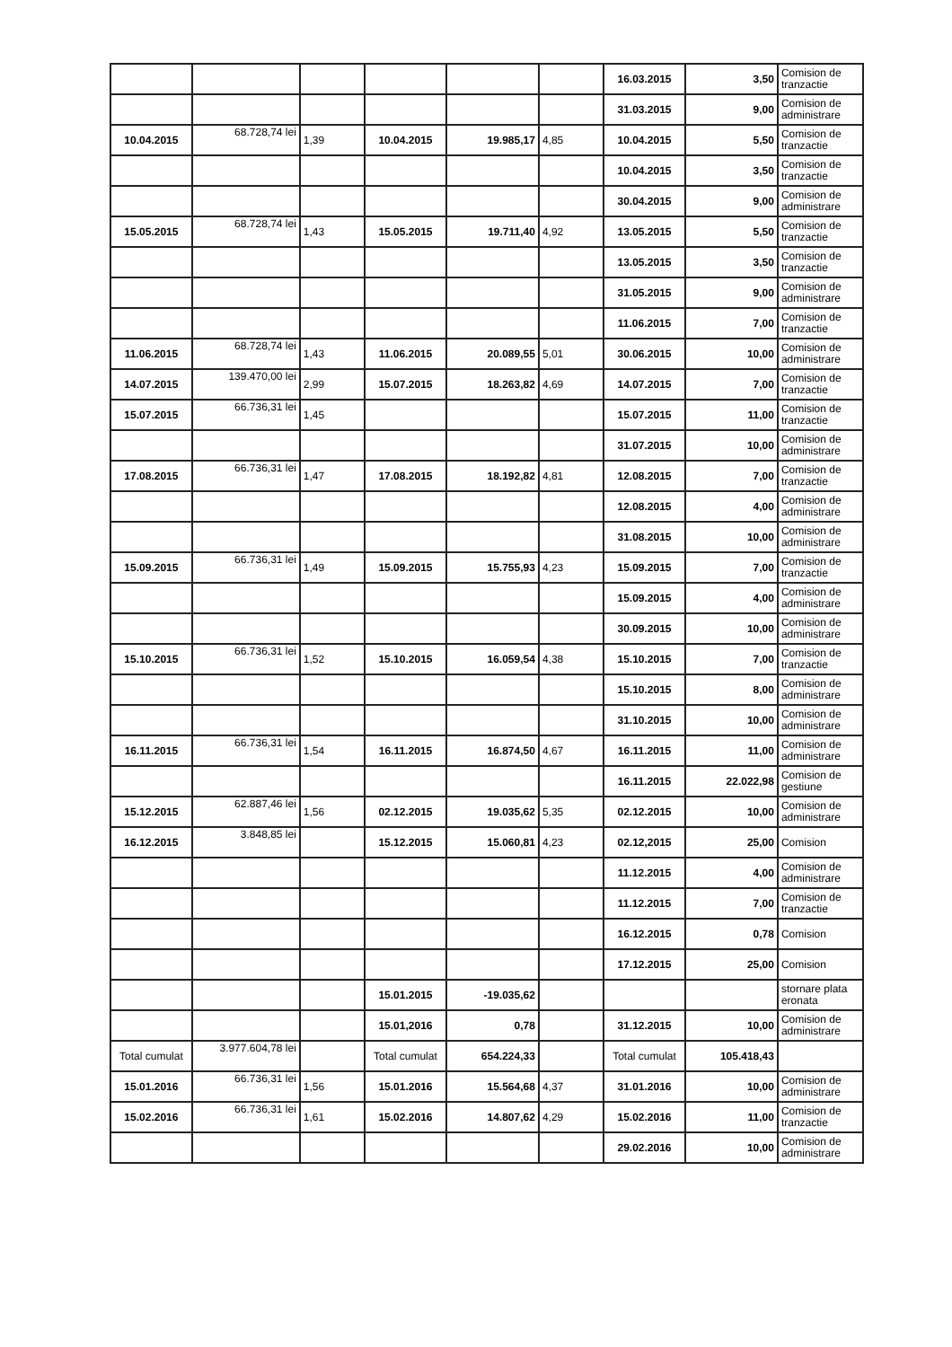| | | | | | | 16.03.2015 | 3,50 | Comision de tranzactie |
| | | | | | | 31.03.2015 | 9,00 | Comision de administrare |
| 10.04.2015 | 68.728,74 lei | 1,39 | 10.04.2015 | 19.985,17 | 4,85 | 10.04.2015 | 5,50 | Comision de tranzactie |
| | | | | | | 10.04.2015 | 3,50 | Comision de tranzactie |
| | | | | | | 30.04.2015 | 9,00 | Comision de administrare |
| 15.05.2015 | 68.728,74 lei | 1,43 | 15.05.2015 | 19.711,40 | 4,92 | 13.05.2015 | 5,50 | Comision de tranzactie |
| | | | | | | 13.05.2015 | 3,50 | Comision de tranzactie |
| | | | | | | 31.05.2015 | 9,00 | Comision de administrare |
| | | | | | | 11.06.2015 | 7,00 | Comision de tranzactie |
| 11.06.2015 | 68.728,74 lei | 1,43 | 11.06.2015 | 20.089,55 | 5,01 | 30.06.2015 | 10,00 | Comision de administrare |
| 14.07.2015 | 139.470,00 lei | 2,99 | 15.07.2015 | 18.263,82 | 4,69 | 14.07.2015 | 7,00 | Comision de tranzactie |
| 15.07.2015 | 66.736,31 lei | 1,45 | | | | 15.07.2015 | 11,00 | Comision de tranzactie |
| | | | | | | 31.07.2015 | 10,00 | Comision de administrare |
| 17.08.2015 | 66.736,31 lei | 1,47 | 17.08.2015 | 18.192,82 | 4,81 | 12.08.2015 | 7,00 | Comision de tranzactie |
| | | | | | | 12.08.2015 | 4,00 | Comision de administrare |
| | | | | | | 31.08.2015 | 10,00 | Comision de administrare |
| 15.09.2015 | 66.736,31 lei | 1,49 | 15.09.2015 | 15.755,93 | 4,23 | 15.09.2015 | 7,00 | Comision de tranzactie |
| | | | | | | 15.09.2015 | 4,00 | Comision de administrare |
| | | | | | | 30.09.2015 | 10,00 | Comision de administrare |
| 15.10.2015 | 66.736,31 lei | 1,52 | 15.10.2015 | 16.059,54 | 4,38 | 15.10.2015 | 7,00 | Comision de tranzactie |
| | | | | | | 15.10.2015 | 8,00 | Comision de administrare |
| | | | | | | 31.10.2015 | 10,00 | Comision de administrare |
| 16.11.2015 | 66.736,31 lei | 1,54 | 16.11.2015 | 16.874,50 | 4,67 | 16.11.2015 | 11,00 | Comision de administrare |
| | | | | | | 16.11.2015 | 22.022,98 | Comision de gestiune |
| 15.12.2015 | 62.887,46 lei | 1,56 | 02.12.2015 | 19.035,62 | 5,35 | 02.12.2015 | 10,00 | Comision de administrare |
| 16.12.2015 | 3.848,85 lei | | 15.12.2015 | 15.060,81 | 4,23 | 02.12,2015 | 25,00 | Comision |
| | | | | | | 11.12.2015 | 4,00 | Comision de administrare |
| | | | | | | 11.12.2015 | 7,00 | Comision de tranzactie |
| | | | | | | 16.12.2015 | 0,78 | Comision |
| | | | | | | 17.12.2015 | 25,00 | Comision |
| | | | 15.01.2015 | -19.035,62 | | | | stornare plata eronata |
| | | | 15.01,2016 | 0,78 | | 31.12.2015 | 10,00 | Comision de administrare |
| Total cumulat | 3.977.604,78 lei | | Total cumulat | 654.224,33 | | Total cumulat | 105.418,43 | |
| 15.01.2016 | 66.736,31 lei | 1,56 | 15.01.2016 | 15.564,68 | 4,37 | 31.01.2016 | 10,00 | Comision de administrare |
| 15.02.2016 | 66.736,31 lei | 1,61 | 15.02.2016 | 14.807,62 | 4,29 | 15.02.2016 | 11,00 | Comision de tranzactie |
| | | | | | | 29.02.2016 | 10,00 | Comision de administrare |